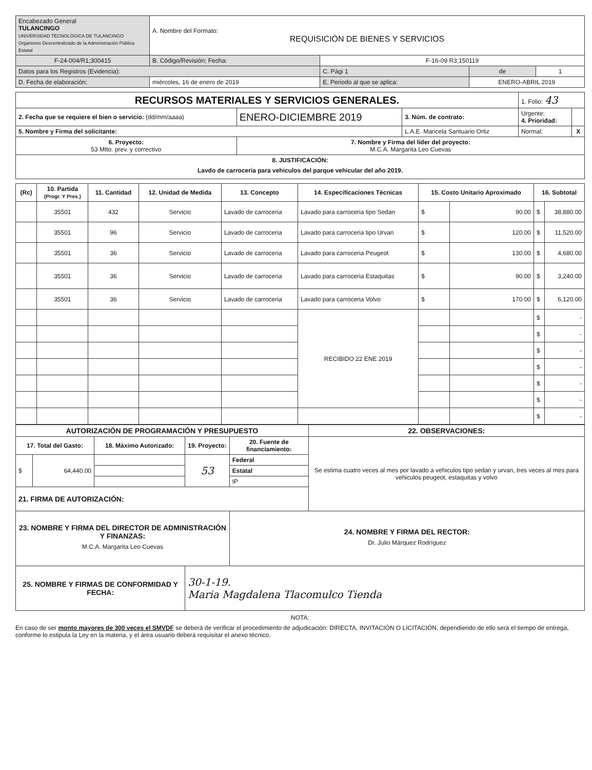| Encabezado General TULANCINGO UNIVERSIDAD TECNOLÓGICA DE TULANCINGO Organismo Descentralizado de la Administración Pública Estatal | A. Nombre del Formato: REQUISICIÓN DE BIENES Y SERVICIOS | | | | |
| F-24-004/R1;300415 | B. Código/Revisión; Fecha: | | F-16-09 R3;150119 | | |
| Datos para los Registros (Evidencia): | | | C. Pági 1 | de | 1 |
| D. Fecha de elaboración: | miércoles, 16 de enero de 2019 | E. Periodo al que se aplica: | | ENERO-ABRIL 2019 | |
| RECURSOS MATERIALES Y SERVICIOS GENERALES. | | | 1. Folio: 43 | |
| 2. Fecha que se requiere el bien o servicio: (dd/mm/aaaa) | ENERO-DICIEMBRE 2019 | 3. Núm. de contrato: | Urgente: 4. Prioridad: | |
| 5. Nombre y Firma del solicitante: | | L.A.E. Maricela Santuario Ortiz | Normal: | X |
| 6. Proyecto: 53 Mtto. prev. y correctivo | 7. Nombre y Firma del líder del proyecto: M.C.A. Margarita Leo Cuevas | | | |
| 8. JUSTIFICACIÓN: Lavdo de carroceria para vehiculos del parque vehicular del año 2019. | | | | |
| (Rc) | 10. Partida (Progr. Y Pres.) | 11. Cantidad | 12. Unidad de Medida | 13. Concepto | 14. Especificaciones Técnicas | 15. Costo Unitario Aproximado | | 16. Subtotal | |
| --- | --- | --- | --- | --- | --- | --- | --- | --- | --- |
| | 35501 | 432 | Servicio | Lavado de carroceria | Lavado para carroceria tipo Sedan | $ | 90.00 | $ | 38,880.00 |
| | 35501 | 96 | Servicio | Lavado de carroceria | Lavado para carroceria tipo Urvan | $ | 120.00 | $ | 11,520.00 |
| | 35501 | 36 | Servicio | Lavado de carroceria | Lavado para carroceria Peugeot | $ | 130.00 | $ | 4,680.00 |
| | 35501 | 36 | Servicio | Lavado de carroceria | Lavado para carroceria Estaquitas | $ | 90.00 | $ | 3,240.00 |
| | 35501 | 36 | Servicio | Lavado de carroceria | Lavado para carroceria Volvo | $ | 170.00 | $ | 6,120.00 |
| | | | | | RECIBIDO 22 ENE 2019 | | | $ | - |
| | | | | | | | | $ | - |
| | | | | | | | | $ | - |
| | | | | | | | | $ | - |
| | | | | | | | | $ | - |
| | | | | | | | | $ | - |
| | | | | | | | | $ | - |
| AUTORIZACIÓN DE PROGRAMACIÓN Y PRESUPUESTO | | | | | 22. OBSERVACIONES: |
| --- | --- | --- | --- | --- | --- |
| 17. Total del Gasto: | | 18. Máximo Autorizado: | 19. Proyecto: | 20. Fuente de financiamiento: | Se estima cuatro veces al mes por lavado a vehiculos tipo sedan y urvan, tres veces al mes para vehiculos peugeot, estaquitas y volvo |
| $ | 64,440.00 | | 53 | Federal | |
| | | | | Estatal | |
| | | | | IP | |
| 21. FIRMA DE AUTORIZACIÓN: | | | | | |
| 23. NOMBRE Y FIRMA DEL DIRECTOR DE ADMINISTRACIÓN Y FINANZAS: M.C.A. Margarita Leo Cuevas | | | | 24. NOMBRE Y FIRMA DEL RECTOR: Dr. Julio Márquez Rodríguez | |
| 25. NOMBRE Y FIRMAS DE CONFORMIDAD Y FECHA: | | | 30-1-19. Maria Magdalena Tlacomulco Tienda | | |
NOTA:
En caso de ser monto mayores de 300 veces el SMVDF se deberá de verificar el procedimiento de adjudicación: DIRECTA, INVITACIÓN O LICITACIÓN, dependiendo de ello será el tiempo de entrega, conforme lo estipula la Ley en la materia, y el área usuario deberá requisitar el anexo técnico.